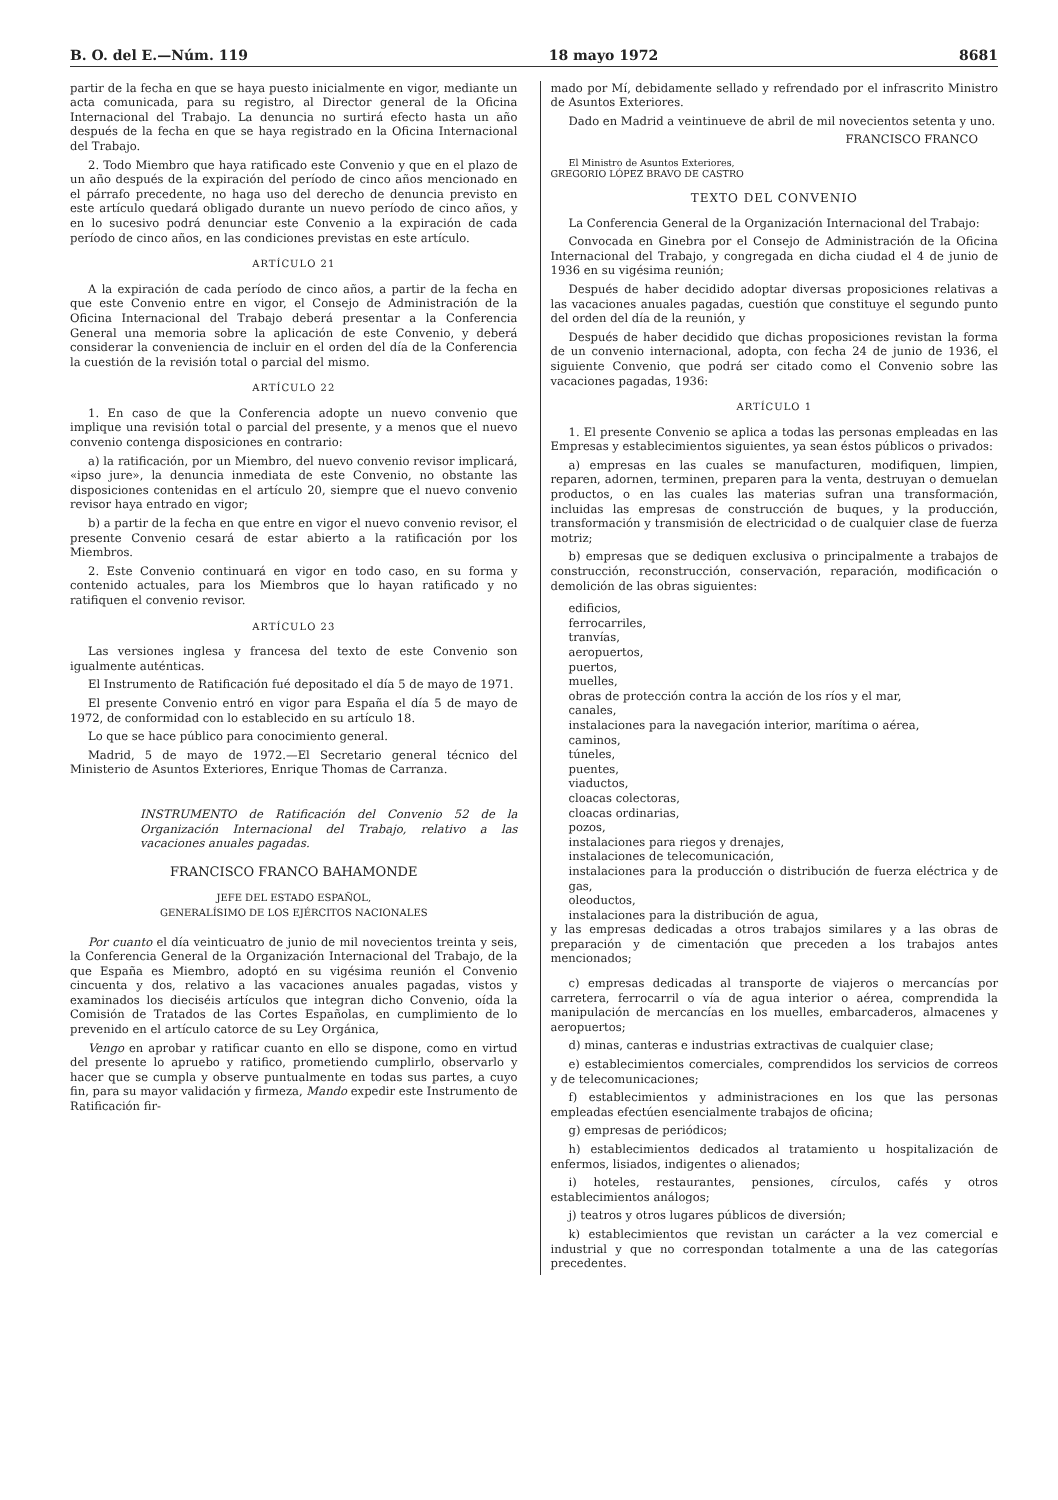B. O. del E.—Núm. 119 18 mayo 1972 8681
partir de la fecha en que se haya puesto inicialmente en vigor, mediante un acta comunicada, para su registro, al Director general de la Oficina Internacional del Trabajo. La denuncia no surtirá efecto hasta un año después de la fecha en que se haya registrado en la Oficina Internacional del Trabajo.
2. Todo Miembro que haya ratificado este Convenio y que en el plazo de un año después de la expiración del período de cinco años mencionado en el párrafo precedente, no haga uso del derecho de denuncia previsto en este artículo quedará obligado durante un nuevo período de cinco años, y en lo sucesivo podrá denunciar este Convenio a la expiración de cada período de cinco años, en las condiciones previstas en este artículo.
ARTÍCULO 21
A la expiración de cada período de cinco años, a partir de la fecha en que este Convenio entre en vigor, el Consejo de Administración de la Oficina Internacional del Trabajo deberá presentar a la Conferencia General una memoria sobre la aplicación de este Convenio, y deberá considerar la conveniencia de incluir en el orden del día de la Conferencia la cuestión de la revisión total o parcial del mismo.
ARTÍCULO 22
1. En caso de que la Conferencia adopte un nuevo convenio que implique una revisión total o parcial del presente, y a menos que el nuevo convenio contenga disposiciones en contrario:
a) la ratificación, por un Miembro, del nuevo convenio revisor implicará, «ipso jure», la denuncia inmediata de este Convenio, no obstante las disposiciones contenidas en el artículo 20, siempre que el nuevo convenio revisor haya entrado en vigor;
b) a partir de la fecha en que entre en vigor el nuevo convenio revisor, el presente Convenio cesará de estar abierto a la ratificación por los Miembros.
2. Este Convenio continuará en vigor en todo caso, en su forma y contenido actuales, para los Miembros que lo hayan ratificado y no ratifiquen el convenio revisor.
ARTÍCULO 23
Las versiones inglesa y francesa del texto de este Convenio son igualmente auténticas.
El Instrumento de Ratificación fué depositado el día 5 de mayo de 1971.
El presente Convenio entró en vigor para España el día 5 de mayo de 1972, de conformidad con lo establecido en su artículo 18.
Lo que se hace público para conocimiento general.
Madrid, 5 de mayo de 1972.—El Secretario general técnico del Ministerio de Asuntos Exteriores, Enrique Thomas de Carranza.
INSTRUMENTO de Ratificación del Convenio 52 de la Organización Internacional del Trabajo, relativo a las vacaciones anuales pagadas.
FRANCISCO FRANCO BAHAMONDE
JEFE DEL ESTADO ESPAÑOL,
GENERALÍSIMO DE LOS EJÉRCITOS NACIONALES
Por cuanto el día veinticuatro de junio de mil novecientos treinta y seis, la Conferencia General de la Organización Internacional del Trabajo, de la que España es Miembro, adoptó en su vigésima reunión el Convenio cincuenta y dos, relativo a las vacaciones anuales pagadas, vistos y examinados los dieciséis artículos que integran dicho Convenio, oída la Comisión de Tratados de las Cortes Españolas, en cumplimiento de lo prevenido en el artículo catorce de su Ley Orgánica,
Vengo en aprobar y ratificar cuanto en ello se dispone, como en virtud del presente lo apruebo y ratifico, prometiendo cumplirlo, observarlo y hacer que se cumpla y observe puntualmente en todas sus partes, a cuyo fin, para su mayor validación y firmeza, Mando expedir este Instrumento de Ratificación fir-
mado por Mí, debidamente sellado y refrendado por el infrascrito Ministro de Asuntos Exteriores.
Dado en Madrid a veintinueve de abril de mil novecientos setenta y uno.
FRANCISCO FRANCO
El Ministro de Asuntos Exteriores,
GREGORIO LÓPEZ BRAVO DE CASTRO
TEXTO DEL CONVENIO
La Conferencia General de la Organización Internacional del Trabajo:
Convocada en Ginebra por el Consejo de Administración de la Oficina Internacional del Trabajo, y congregada en dicha ciudad el 4 de junio de 1936 en su vigésima reunión;
Después de haber decidido adoptar diversas proposiciones relativas a las vacaciones anuales pagadas, cuestión que constituye el segundo punto del orden del día de la reunión, y
Después de haber decidido que dichas proposiciones revistan la forma de un convenio internacional, adopta, con fecha 24 de junio de 1936, el siguiente Convenio, que podrá ser citado como el Convenio sobre las vacaciones pagadas, 1936:
ARTÍCULO 1
1. El presente Convenio se aplica a todas las personas empleadas en las Empresas y establecimientos siguientes, ya sean éstos públicos o privados:
a) empresas en las cuales se manufacturen, modifiquen, limpien, reparen, adornen, terminen, preparen para la venta, destruyan o demuelan productos, o en las cuales las materias sufran una transformación, incluidas las empresas de construcción de buques, y la producción, transformación y transmisión de electricidad o de cualquier clase de fuerza motriz;
b) empresas que se dediquen exclusiva o principalmente a trabajos de construcción, reconstrucción, conservación, reparación, modificación o demolición de las obras siguientes:
edificios,
ferrocarriles,
tranvías,
aeropuertos,
puertos,
muelles,
obras de protección contra la acción de los ríos y el mar,
canales,
instalaciones para la navegación interior, marítima o aérea,
caminos,
túneles,
puentes,
viaductos,
cloacas colectoras,
cloacas ordinarias,
pozos,
instalaciones para riegos y drenajes,
instalaciones de telecomunicación,
instalaciones para la producción o distribución de fuerza eléctrica y de gas,
oleoductos,
instalaciones para la distribución de agua,
y las empresas dedicadas a otros trabajos similares y a las obras de preparación y de cimentación que preceden a los trabajos antes mencionados;
c) empresas dedicadas al transporte de viajeros o mercancías por carretera, ferrocarril o vía de agua interior o aérea, comprendida la manipulación de mercancías en los muelles, embarcaderos, almacenes y aeropuertos;
d) minas, canteras e industrias extractivas de cualquier clase;
e) establecimientos comerciales, comprendidos los servicios de correos y de telecomunicaciones;
f) establecimientos y administraciones en los que las personas empleadas efectúen esencialmente trabajos de oficina;
g) empresas de periódicos;
h) establecimientos dedicados al tratamiento u hospitalización de enfermos, lisiados, indigentes o alienados;
i) hoteles, restaurantes, pensiones, círculos, cafés y otros establecimientos análogos;
j) teatros y otros lugares públicos de diversión;
k) establecimientos que revistan un carácter a la vez comercial e industrial y que no correspondan totalmente a una de las categorías precedentes.